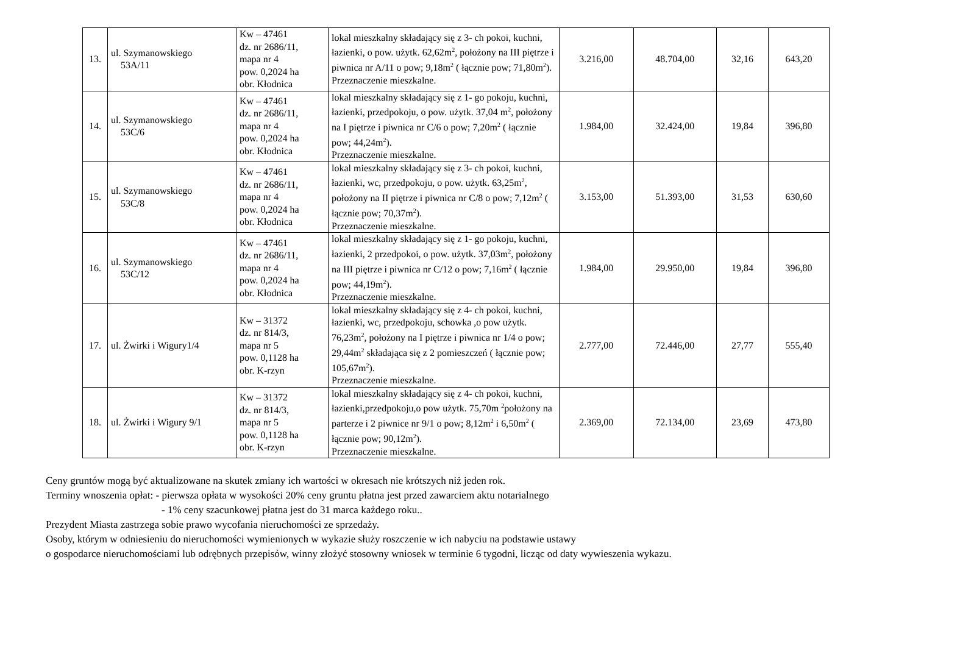| 13. | ul. Szymanowskiego 53A/11 | Kw – 47461 dz. nr 2686/11, mapa nr 4 pow. 0,2024 ha obr. Kłodnica | lokal mieszkalny składający się z 3- ch pokoi, kuchni, łazienki, o pow. użytk. 62,62m<sup>2</sup>, położony na III piętrze i piwnica nr A/11 o pow; 9,18m<sup>2</sup> ( łącznie pow; 71,80m<sup>2</sup>). Przeznaczenie mieszkalne. | 3.216,00 | 48.704,00 | 32,16 | 643,20 |
| 14. | ul. Szymanowskiego 53C/6 | Kw – 47461 dz. nr 2686/11, mapa nr 4 pow. 0,2024 ha obr. Kłodnica | lokal mieszkalny składający się z 1- go pokoju, kuchni, łazienki, przedpokoju, o pow. użytk. 37,04 m<sup>2</sup>, położony na I piętrze i piwnica nr C/6 o pow; 7,20m<sup>2</sup> ( łącznie pow; 44,24m<sup>2</sup>). Przeznaczenie mieszkalne. | 1.984,00 | 32.424,00 | 19,84 | 396,80 |
| 15. | ul. Szymanowskiego 53C/8 | Kw – 47461 dz. nr 2686/11, mapa nr 4 pow. 0,2024 ha obr. Kłodnica | lokal mieszkalny składający się z 3- ch pokoi, kuchni, łazienki, wc, przedpokoju, o pow. użytk. 63,25m<sup>2</sup>, położony na II piętrze i piwnica nr C/8 o pow; 7,12m<sup>2</sup> ( łącznie pow; 70,37m<sup>2</sup>). Przeznaczenie mieszkalne. | 3.153,00 | 51.393,00 | 31,53 | 630,60 |
| 16. | ul. Szymanowskiego 53C/12 | Kw – 47461 dz. nr 2686/11, mapa nr 4 pow. 0,2024 ha obr. Kłodnica | lokal mieszkalny składający się z 1- go pokoju, kuchni, łazienki, 2 przedpokoi, o pow. użytk. 37,03m<sup>2</sup>, położony na III piętrze i piwnica nr C/12 o pow; 7,16m<sup>2</sup> ( łącznie pow; 44,19m<sup>2</sup>). Przeznaczenie mieszkalne. | 1.984,00 | 29.950,00 | 19,84 | 396,80 |
| 17. | ul. Żwirki i Wigury1/4 | Kw – 31372 dz. nr 814/3, mapa nr 5 pow. 0,1128 ha obr. K-rzyn | lokal mieszkalny składający się z 4- ch pokoi, kuchni, łazienki, wc, przedpokoju, schowka ,o pow użytk. 76,23m<sup>2</sup>, położony na I piętrze i piwnica nr 1/4 o pow; 29,44m<sup>2</sup> składająca się z 2 pomieszczeń ( łącznie pow; 105,67m<sup>2</sup>). Przeznaczenie mieszkalne. | 2.777,00 | 72.446,00 | 27,77 | 555,40 |
| 18. | ul. Żwirki i Wigury 9/1 | Kw – 31372 dz. nr 814/3, mapa nr 5 pow. 0,1128 ha obr. K-rzyn | lokal mieszkalny składający się z 4- ch pokoi, kuchni, łazienki,przedpokoju,o pow użytk. 75,70m <sup>2</sup>położony na parterze i 2 piwnice nr 9/1 o pow; 8,12m<sup>2</sup> i 6,50m<sup>2</sup> ( łącznie pow; 90,12m<sup>2</sup>). Przeznaczenie mieszkalne. | 2.369,00 | 72.134,00 | 23,69 | 473,80 |
Ceny gruntów mogą być aktualizowane na skutek zmiany ich wartości w okresach nie krótszych niż jeden rok.
Terminy wnoszenia opłat: - pierwsza opłata w wysokości 20% ceny gruntu płatna jest przed zawarciem aktu notarialnego
- 1% ceny szacunkowej płatna jest do 31 marca każdego roku..
Prezydent Miasta zastrzega sobie prawo wycofania nieruchomości ze sprzedaży.
Osoby, którym w odniesieniu do nieruchomości wymienionych w wykazie służy roszczenie w ich nabyciu na podstawie ustawy
o gospodarce nieruchomościami lub odrębnych przepisów, winny złożyć stosowny wniosek w terminie 6 tygodni, licząc od daty wywieszenia wykazu.